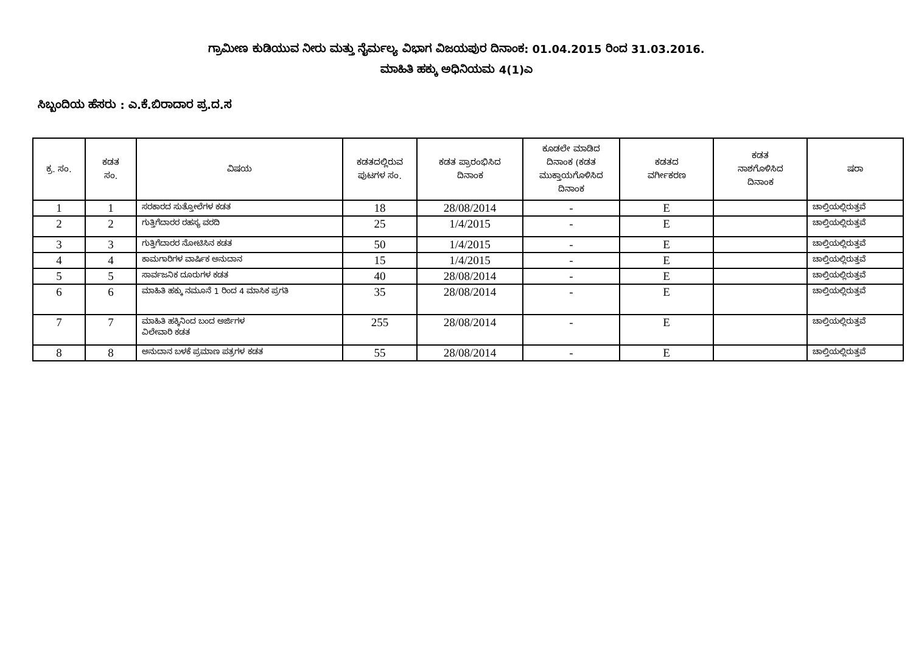ಗ್ರಾಮೀಣ ಕುಡಿಯುವ ನೀರು ಮತ್ತು ನೈರ್ಮಲ್ಯ ವಿಭಾಗ ವಿಜಯಪುರ ದಿನಾಂಕ: 01.04.2015 ರಿಂದ 31.03.2016.
ಮಾಹಿತಿ ಹಕ್ಕು ಅಧಿನಿಯಮ 4(1)ಎ
ಸಿಬ್ಬಂದಿಯ ಹೆಸರು : ಎ.ಕೆ.ಬಿರಾದಾರ ಪ್ರ.ದ.ಸ
| ಕ್ರ. ಸಂ. | ಕಡತ ಸಂ. | ವಿಷಯ | ಕಡತದಲ್ಲಿರುವ ಪುಟಗಳ ಸಂ. | ಕಡತ ಪ್ರಾರಂಭಿಸಿದ ದಿನಾಂಕ | ಕೂಡಲೇ ಮಾಡಿದ ದಿನಾಂಕ (ಕಡತ ಮುಕ್ತಾಯಗೊಳಿಸಿದ ದಿನಾಂಕ | ಕಡತದ ವರ್ಗೀಕರಣ | ಕಡತ ನಾಶಗೊಳಿಸಿದ ದಿನಾಂಕ | ಷರಾ |
| --- | --- | --- | --- | --- | --- | --- | --- | --- |
| 1 | 1 | ಸರಕಾರದ ಸುತ್ತೋಲೆಗಳ ಕಡತ | 18 | 28/08/2014 | - | E | | ಚಾಲ್ತಿಯಲ್ಲಿರುತ್ತವೆ |
| 2 | 2 | ಗುತ್ತಿಗೆದಾರರ ರಹಸ್ಯ ವರದಿ | 25 | 1/4/2015 | - | E | | ಚಾಲ್ತಿಯಲ್ಲಿರುತ್ತವೆ |
| 3 | 3 | ಗುತ್ತಿಗೆದಾರರ ನೋಟಿಸಿನ ಕಡತ | 50 | 1/4/2015 | - | E | | ಚಾಲ್ತಿಯಲ್ಲಿರುತ್ತವೆ |
| 4 | 4 | ಕಾಮಗಾರಿಗಳ ವಾರ್ಷಿಕ ಅನುದಾನ | 15 | 1/4/2015 | - | E | | ಚಾಲ್ತಿಯಲ್ಲಿರುತ್ತವೆ |
| 5 | 5 | ಸಾರ್ವಜನಿಕ ದೂರುಗಳ ಕಡತ | 40 | 28/08/2014 | - | E | | ಚಾಲ್ತಿಯಲ್ಲಿರುತ್ತವೆ |
| 6 | 6 | ಮಾಹಿತಿ ಹಕ್ಕು ನಮೂನೆ 1 ರಿಂದ 4 ಮಾಸಿಕ ಪ್ರಗತಿ | 35 | 28/08/2014 | - | E | | ಚಾಲ್ತಿಯಲ್ಲಿರುತ್ತವೆ |
| 7 | 7 | ಮಾಹಿತಿ ಹಕ್ಕಿನಿಂದ ಬಂದ ಅರ್ಜಿಗಳ ವಿಲೇವಾರಿ ಕಡತ | 255 | 28/08/2014 | - | E | | ಚಾಲ್ತಿಯಲ್ಲಿರುತ್ತವೆ |
| 8 | 8 | ಅನುದಾನ ಬಳಕೆ ಪ್ರಮಾಣ ಪತ್ರಗಳ ಕಡತ | 55 | 28/08/2014 | - | E | | ಚಾಲ್ತಿಯಲ್ಲಿರುತ್ತವೆ |